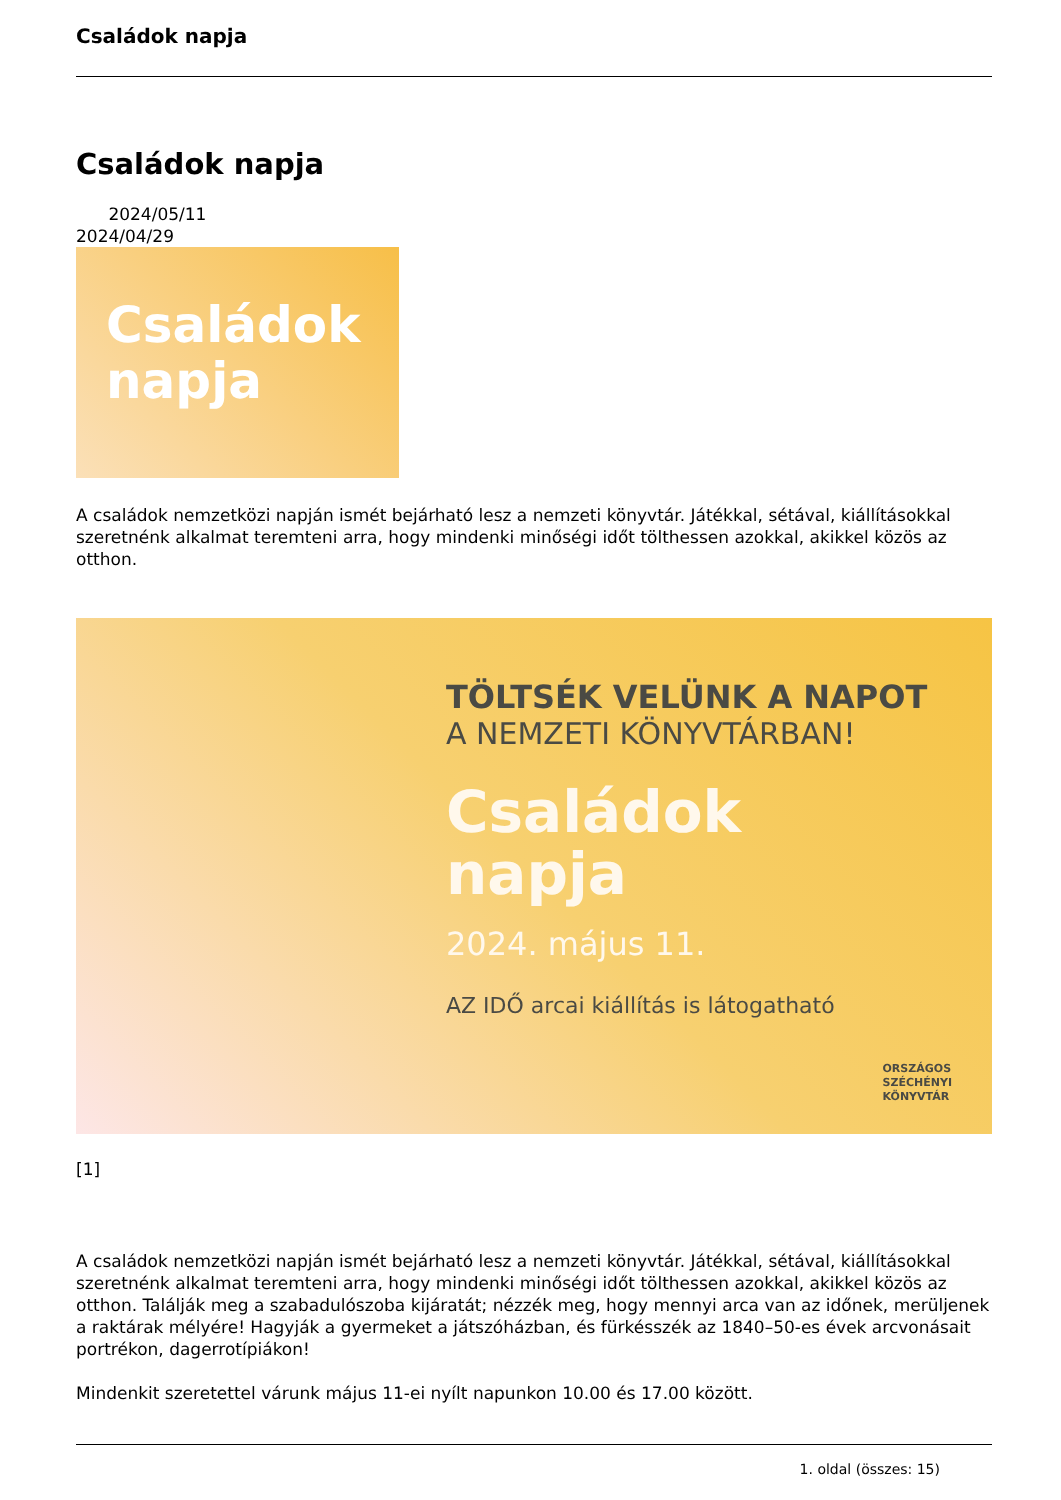Családok napja
Családok napja
2024/05/11
2024/04/29
Családok
napja
A családok nemzetközi napján ismét bejárható lesz a nemzeti könyvtár. Játékkal, sétával, kiállításokkal szeretnénk alkalmat teremteni arra, hogy mindenki minőségi időt tölthessen azokkal, akikkel közös az otthon.
TÖLTSÉK VELÜNK A NAPOT
A NEMZETI KÖNYVTÁRBAN!
Családok
napja
2024. május 11.
AZ IDŐ arcai kiállítás is látogatható
ORSZÁGOS
SZÉCHÉNYI
KÖNYVTÁR
[1]
A családok nemzetközi napján ismét bejárható lesz a nemzeti könyvtár. Játékkal, sétával, kiállításokkal szeretnénk alkalmat teremteni arra, hogy mindenki minőségi időt tölthessen azokkal, akikkel közös az otthon. Találják meg a szabadulószoba kijáratát; nézzék meg, hogy mennyi arca van az időnek, merüljenek a raktárak mélyére! Hagyják a gyermeket a játszóházban, és fürkésszék az 1840–50-es évek arcvonásait portrékon, dagerrotípiákon!
Mindenkit szeretettel várunk május 11-ei nyílt napunkon 10.00 és 17.00 között.
1. oldal (összes: 15)